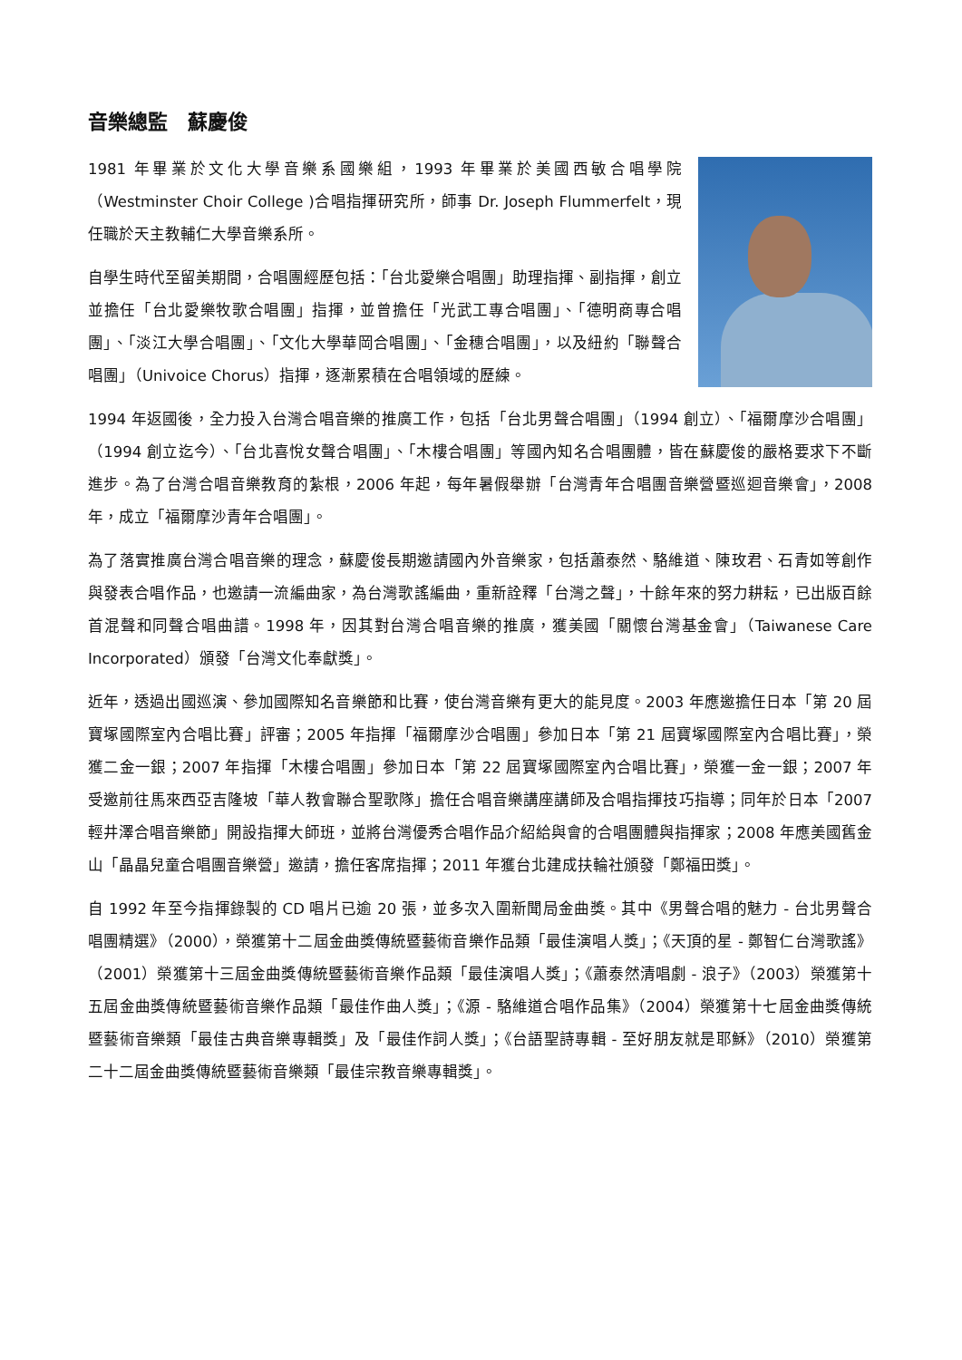音樂總監　蘇慶俊
1981 年畢業於文化大學音樂系國樂組，1993 年畢業於美國西敏合唱學院（Westminster Choir College )合唱指揮研究所，師事 Dr. Joseph Flummerfelt，現任職於天主教輔仁大學音樂系所。
自學生時代至留美期間，合唱團經歷包括：「台北愛樂合唱團」助理指揮、副指揮，創立並擔任「台北愛樂牧歌合唱團」指揮，並曾擔任「光武工專合唱團」、「德明商專合唱團」、「淡江大學合唱團」、「文化大學華岡合唱團」、「金穗合唱團」，以及紐約「聯聲合唱團」（Univoice Chorus）指揮，逐漸累積在合唱領域的歷練。
1994 年返國後，全力投入台灣合唱音樂的推廣工作，包括「台北男聲合唱團」（1994 創立）、「福爾摩沙合唱團」（1994 創立迄今）、「台北喜悅女聲合唱團」、「木樓合唱團」等國內知名合唱團體，皆在蘇慶俊的嚴格要求下不斷進步。為了台灣合唱音樂教育的紮根，2006 年起，每年暑假舉辦「台灣青年合唱團音樂營暨巡迴音樂會」，2008 年，成立「福爾摩沙青年合唱團」。
為了落實推廣台灣合唱音樂的理念，蘇慶俊長期邀請國內外音樂家，包括蕭泰然、駱維道、陳玫君、石青如等創作與發表合唱作品，也邀請一流編曲家，為台灣歌謠編曲，重新詮釋「台灣之聲」，十餘年來的努力耕耘，已出版百餘首混聲和同聲合唱曲譜。1998 年，因其對台灣合唱音樂的推廣，獲美國「關懷台灣基金會」（Taiwanese Care Incorporated）頒發「台灣文化奉獻獎」。
近年，透過出國巡演、參加國際知名音樂節和比賽，使台灣音樂有更大的能見度。2003 年應邀擔任日本「第 20 屆寶塚國際室內合唱比賽」評審；2005 年指揮「福爾摩沙合唱團」參加日本「第 21 屆寶塚國際室內合唱比賽」，榮獲二金一銀；2007 年指揮「木樓合唱團」參加日本「第 22 屆寶塚國際室內合唱比賽」，榮獲一金一銀；2007 年受邀前往馬來西亞吉隆坡「華人教會聯合聖歌隊」擔任合唱音樂講座講師及合唱指揮技巧指導；同年於日本「2007 輕井澤合唱音樂節」開設指揮大師班，並將台灣優秀合唱作品介紹給與會的合唱團體與指揮家；2008 年應美國舊金山「晶晶兒童合唱團音樂營」邀請，擔任客席指揮；2011 年獲台北建成扶輪社頒發「鄭福田獎」。
自 1992 年至今指揮錄製的 CD 唱片已逾 20 張，並多次入圍新聞局金曲獎。其中《男聲合唱的魅力 - 台北男聲合唱團精選》（2000），榮獲第十二屆金曲獎傳統暨藝術音樂作品類「最佳演唱人獎」；《天頂的星 - 鄭智仁台灣歌謠》（2001）榮獲第十三屆金曲獎傳統暨藝術音樂作品類「最佳演唱人獎」；《蕭泰然清唱劇 - 浪子》（2003）榮獲第十五屆金曲獎傳統暨藝術音樂作品類「最佳作曲人獎」；《源 - 駱維道合唱作品集》（2004）榮獲第十七屆金曲獎傳統暨藝術音樂類「最佳古典音樂專輯獎」及「最佳作詞人獎」；《台語聖詩專輯 - 至好朋友就是耶穌》（2010）榮獲第二十二屆金曲獎傳統暨藝術音樂類「最佳宗教音樂專輯獎」。